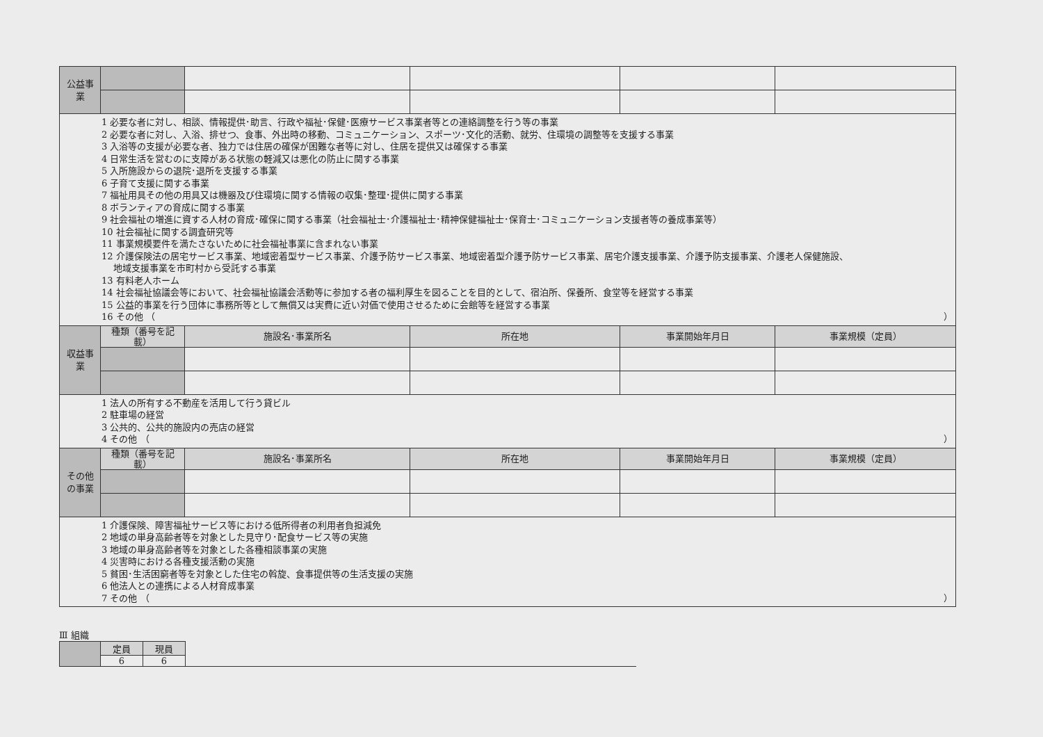| 公益事業 | | | | | |
| 1 必要な者に対し、相談、情報提供･助言、行政や福祉･保健･医療サービス事業者等との連絡調整を行う等の事業 2 必要な者に対し、入浴、排せつ、食事、外出時の移動、コミュニケーション、スポーツ･文化的活動、就労、住環境の調整等を支援する事業 3 入浴等の支援が必要な者、独力では住居の確保が困難な者等に対し、住居を提供又は確保する事業 4 日常生活を営むのに支障がある状態の軽減又は悪化の防止に関する事業 5 入所施設からの退院･退所を支援する事業 6 子育て支援に関する事業 7 福祉用具その他の用具又は機器及び住環境に関する情報の収集･整理･提供に関する事業 8 ボランティアの育成に関する事業 9 社会福祉の増進に資する人材の育成･確保に関する事業（社会福祉士･介護福祉士･精神保健福祉士･保育士･コミュニケーション支援者等の養成事業等） 10 社会福祉に関する調査研究等 11 事業規模要件を満たさないために社会福祉事業に含まれない事業 12 介護保険法の居宅サービス事業、地域密着型サービス事業、介護予防サービス事業、地域密着型介護予防サービス事業、居宅介護支援事業、介護予防支援事業、介護老人保健施設、 地域支援事業を市町村から受託する事業 13 有料老人ホーム 14 社会福祉協議会等において、社会福祉協議会活動等に参加する者の福利厚生を図ることを目的として、宿泊所、保養所、食堂等を経営する事業 15 公益的事業を行う団体に事務所等として無償又は実費に近い対価で使用させるために会館等を経営する事業 16 その他 （ ） | | | | | |
| 収益事業 | 種類（番号を記載） | 施設名･事業所名 | 所在地 | 事業開始年月日 | 事業規模（定員） |
| 1 法人の所有する不動産を活用して行う貸ビル 2 駐車場の経営 3 公共的、公共的施設内の売店の経営 4 その他 （ ） | | | | | |
| その他の事業 | 種類（番号を記載） | 施設名･事業所名 | 所在地 | 事業開始年月日 | 事業規模（定員） |
| 1 介護保険、障害福祉サービス等における低所得者の利用者負担減免 2 地域の単身高齢者等を対象とした見守り･配食サービス等の実施 3 地域の単身高齢者等を対象とした各種相談事業の実施 4 災害時における各種支援活動の実施 5 貧困･生活困窮者等を対象とした住宅の斡旋、食事提供等の生活支援の実施 6 他法人との連携による人材育成事業 7 その他 （ ） | | | | | |
Ⅲ 組織
| | 定員 | 現員 |
| | 6 | 6 |